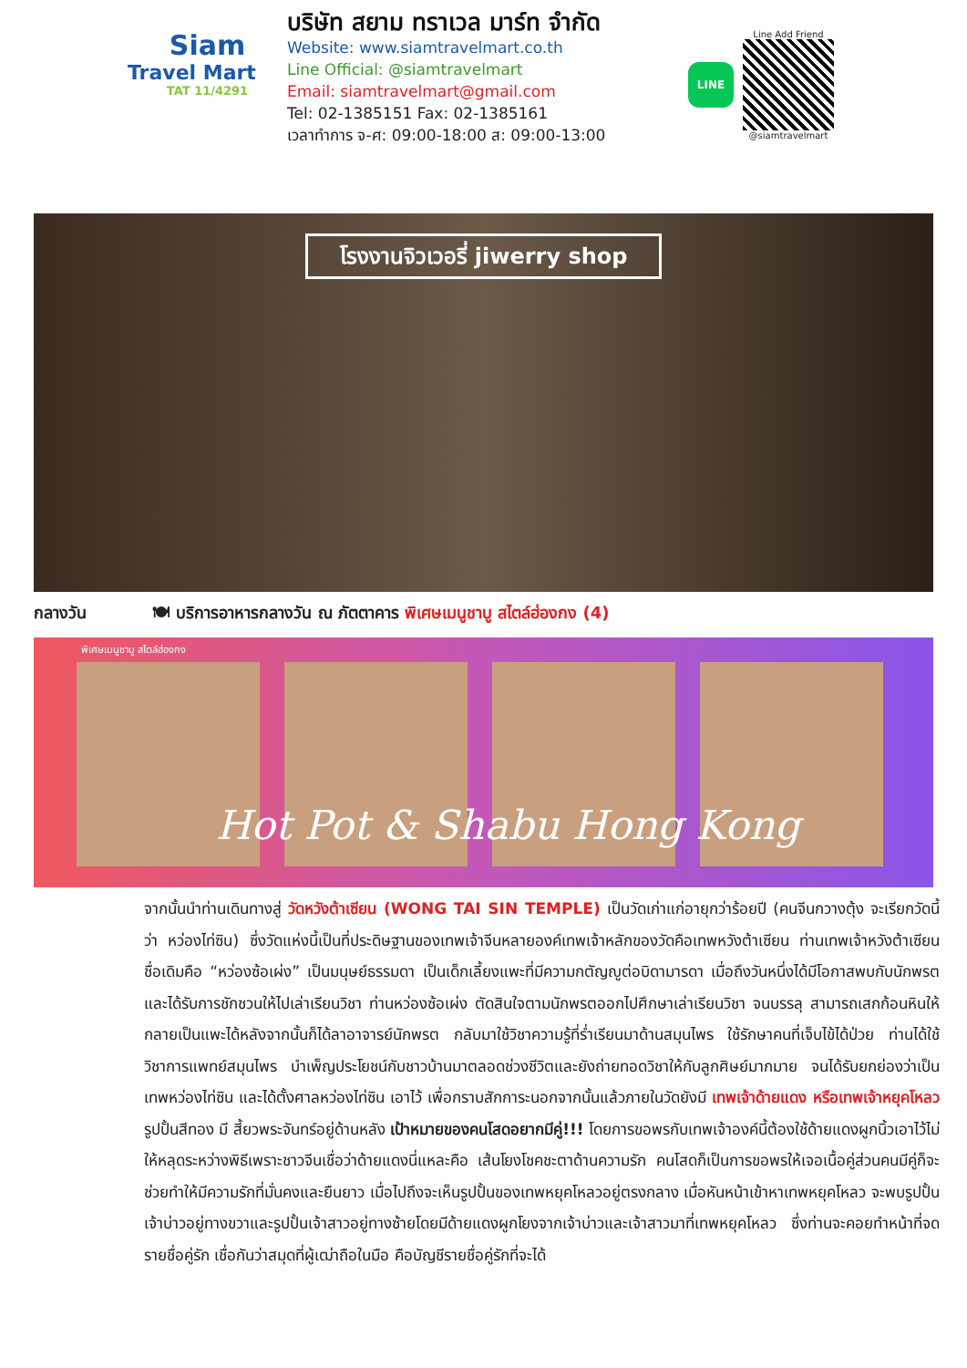Siam
Travel Mart
TAT 11/4291
บริษัท สยาม ทราเวล มาร์ท จำกัด
Website: www.siamtravelmart.co.th
Line Official: @siamtravelmart
Email: siamtravelmart@gmail.com
Tel: 02-1385151 Fax: 02-1385161
เวลาทำการ จ-ศ: 09:00-18:00 ส: 09:00-13:00
LINE
Line Add Friend
@siamtravelmart
โรงงานจิวเวอรี่ jiwerry shop
กลางวัน 🍽 บริการอาหารกลางวัน ณ ภัตตาคาร พิเศษเมนูชาบู สไตล์ฮ่องกง (4)
พิเศษเมนูชาบู สไตล์ฮ่องกง
Hot Pot & Shabu Hong Kong
จากนั้นนำท่านเดินทางสู่ วัดหวังต้าเซียน (WONG TAI SIN TEMPLE) เป็นวัดเก่าแก่อายุกว่าร้อยปี (คนจีนกวางตุ้ง จะเรียกวัดนี้ว่า หว่องไท่ซิน) ซึ่งวัดแห่งนี้เป็นที่ประดิษฐานของเทพเจ้าจีนหลายองค์เทพเจ้าหลักของวัดคือเทพหวังต้าเซียน ท่านเทพเจ้าหวังต้าเซียน ชื่อเดิมคือ “หว่องซ้อเผ่ง” เป็นมนุษย์ธรรมดา เป็นเด็กเลี้ยงแพะที่มีความกตัญญูต่อบิดามารดา เมื่อถึงวันหนึ่งได้มีโอกาสพบกับนักพรต และได้รับการชักชวนให้ไปเล่าเรียนวิชา ท่านหว่องซ้อเผ่ง ตัดสินใจตามนักพรตออกไปศึกษาเล่าเรียนวิชา จนบรรลุ สามารถเสกก้อนหินให้กลายเป็นแพะได้หลังจากนั้นก็ได้ลาอาจารย์นักพรต กลับมาใช้วิชาความรู้ที่ร่ำเรียนมาด้านสมุนไพร ใช้รักษาคนที่เจ็บไข้ได้ป่วย ท่านได้ใช้วิชาการแพทย์สมุนไพร บำเพ็ญประโยชน์กับชาวบ้านมาตลอดช่วงชีวิตและยังถ่ายทอดวิชาให้กับลูกศิษย์มากมาย จนได้รับยกย่องว่าเป็นเทพหว่องไท่ซิน และได้ตั้งศาลหว่องไท่ซิน เอาไว้ เพื่อกราบสักการะนอกจากนั้นแล้วภายในวัดยังมี เทพเจ้าด้ายแดง หรือเทพเจ้าหยุคโหลว รูปปั้นสีทอง มี สี้ยวพระจันทร์อยู่ด้านหลัง เป้าหมายของคนโสดอยากมีคู่!!! โดยการขอพรกับเทพเจ้าองค์นี้ต้องใช้ด้ายแดงผูกนิ้วเอาไว้ไม่ให้หลุดระหว่างพิธีเพราะชาวจีนเชื่อว่าด้ายแดงนี่แหละคือ เส้นโยงโชคชะตาด้านความรัก คนโสดก็เป็นการขอพรให้เจอเนื้อคู่ส่วนคนมีคู่ก็จะช่วยทำให้มีความรักที่มั่นคงและยืนยาว เมื่อไปถึงจะเห็นรูปปั้นของเทพหยุคโหลวอยู่ตรงกลาง เมื่อหันหน้าเข้าหาเทพหยุคโหลว จะพบรูปปั้นเจ้าบ่าวอยู่ทางขวาและรูปปั้นเจ้าสาวอยู่ทางซ้ายโดยมีด้ายแดงผูกโยงจากเจ้าบ่าวและเจ้าสาวมาที่เทพหยุคโหลว ซึ่งท่านจะคอยทำหน้าที่จดรายชื่อคู่รัก เชื่อกันว่าสมุดที่ผู้เฒ่าถือในมือ คือบัญชีรายชื่อคู่รักที่จะได้